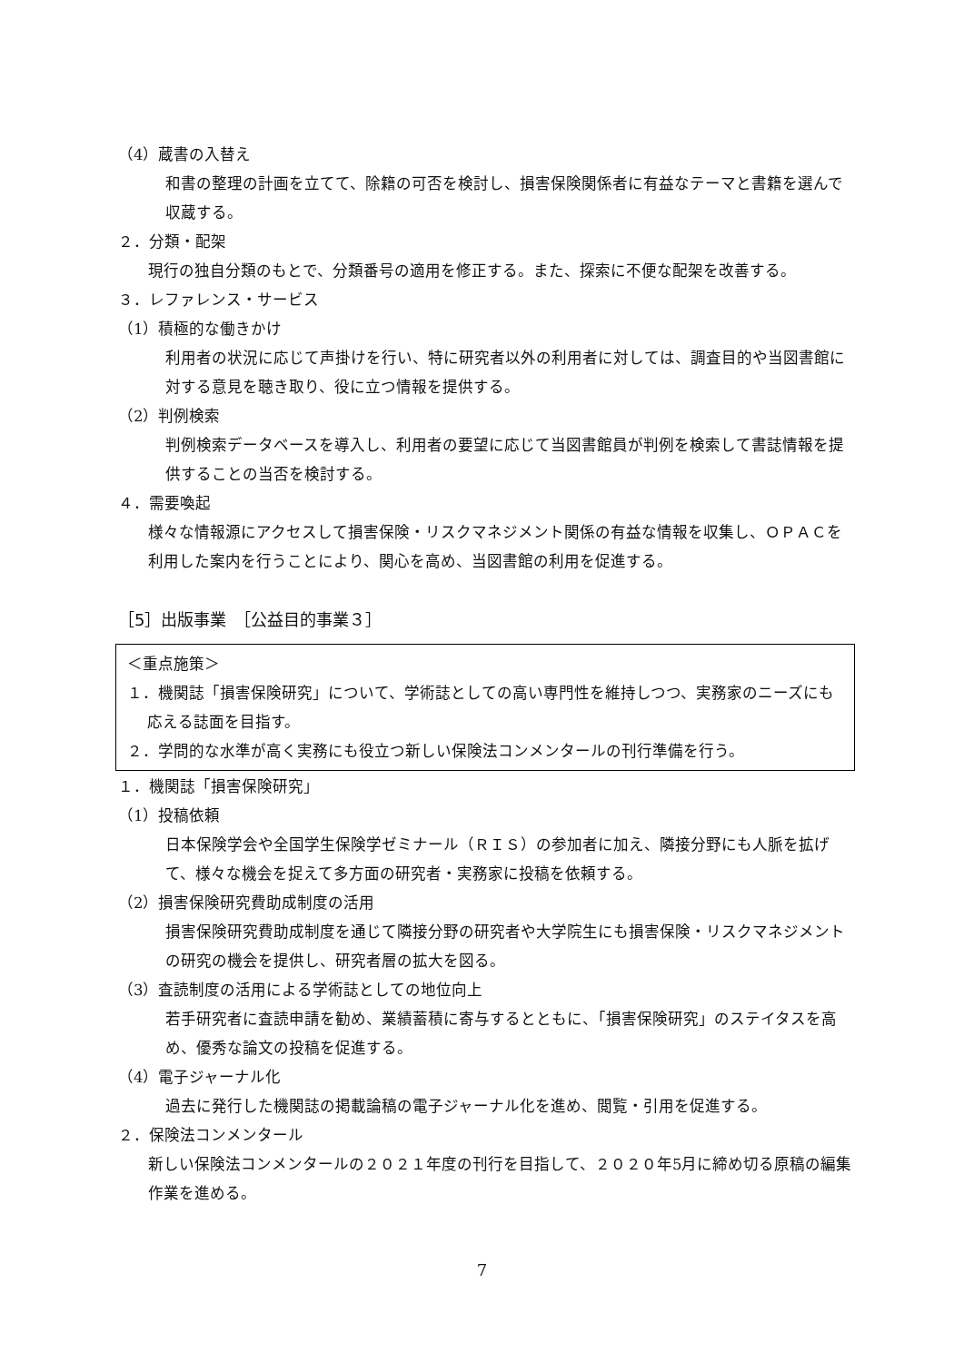（4）蔵書の入替え
和書の整理の計画を立てて、除籍の可否を検討し、損害保険関係者に有益なテーマと書籍を選んで収蔵する。
２．分類・配架
現行の独自分類のもとで、分類番号の適用を修正する。また、探索に不便な配架を改善する。
３．レファレンス・サービス
（1）積極的な働きかけ
利用者の状況に応じて声掛けを行い、特に研究者以外の利用者に対しては、調査目的や当図書館に対する意見を聴き取り、役に立つ情報を提供する。
（2）判例検索
判例検索データベースを導入し、利用者の要望に応じて当図書館員が判例を検索して書誌情報を提供することの当否を検討する。
４．需要喚起
様々な情報源にアクセスして損害保険・リスクマネジメント関係の有益な情報を収集し、ＯＰＡＣを利用した案内を行うことにより、関心を高め、当図書館の利用を促進する。
［5］出版事業　［公益目的事業３］
＜重点施策＞
１．機関誌「損害保険研究」について、学術誌としての高い専門性を維持しつつ、実務家のニーズにも応える誌面を目指す。
２．学問的な水準が高く実務にも役立つ新しい保険法コンメンタールの刊行準備を行う。
１．機関誌「損害保険研究」
（1）投稿依頼
日本保険学会や全国学生保険学ゼミナール（ＲＩＳ）の参加者に加え、隣接分野にも人脈を拡げて、様々な機会を捉えて多方面の研究者・実務家に投稿を依頼する。
（2）損害保険研究費助成制度の活用
損害保険研究費助成制度を通じて隣接分野の研究者や大学院生にも損害保険・リスクマネジメントの研究の機会を提供し、研究者層の拡大を図る。
（3）査読制度の活用による学術誌としての地位向上
若手研究者に査読申請を勧め、業績蓄積に寄与するとともに、「損害保険研究」のステイタスを高め、優秀な論文の投稿を促進する。
（4）電子ジャーナル化
過去に発行した機関誌の掲載論稿の電子ジャーナル化を進め、閲覧・引用を促進する。
２．保険法コンメンタール
新しい保険法コンメンタールの２０２１年度の刊行を目指して、２０２０年5月に締め切る原稿の編集作業を進める。
7